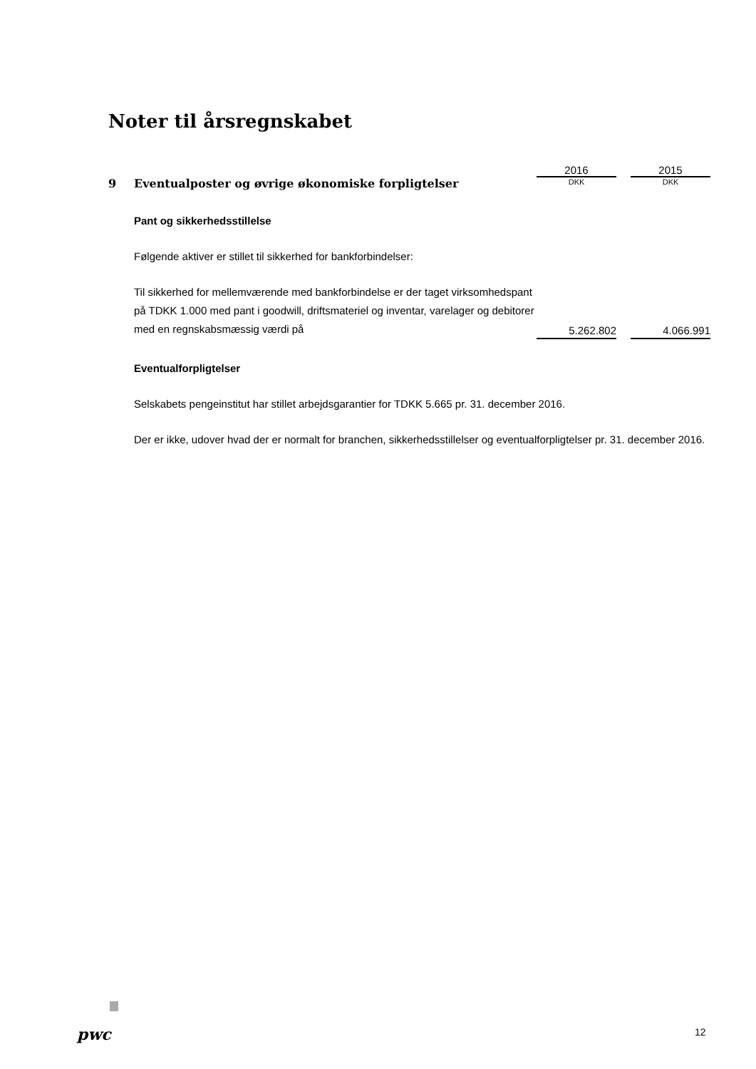Noter til årsregnskabet
| | | 2016 | | 2015 |
| 9 | Eventualposter og øvrige økonomiske forpligtelser | DKK | | DKK |
| | Pant og sikkerhedsstillelse Følgende aktiver er stillet til sikkerhed for bankforbindelser: Til sikkerhed for mellemværende med bankforbindelse er der taget virksomhedspant på TDKK 1.000 med pant i goodwill, driftsmateriel og inventar, varelager og debitorer med en regnskabsmæssig værdi på | 5.262.802 | | 4.066.991 |
Eventualforpligtelser
Selskabets pengeinstitut har stillet arbejdsgarantier for TDKK 5.665 pr. 31. december 2016.
Der er ikke, udover hvad der er normalt for branchen, sikkerhedsstillelser og eventualforpligtelser pr. 31. december 2016.
pwc 12